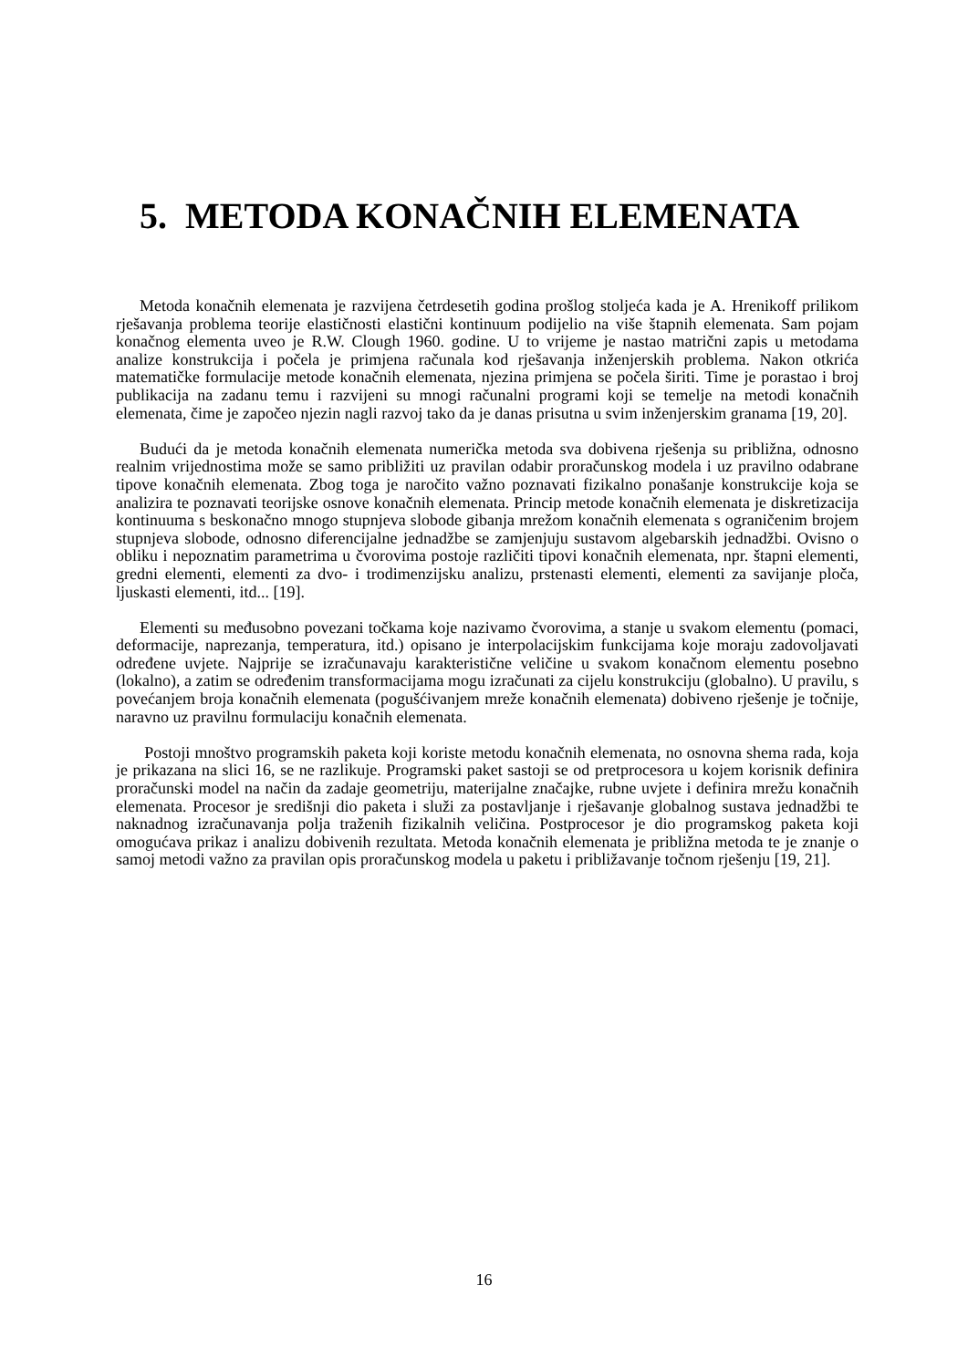5. METODA KONAČNIH ELEMENATA
Metoda konačnih elemenata je razvijena četrdesetih godina prošlog stoljeća kada je A. Hrenikoff prilikom rješavanja problema teorije elastičnosti elastični kontinuum podijelio na više štapnih elemenata. Sam pojam konačnog elementa uveo je R.W. Clough 1960. godine. U to vrijeme je nastao matrični zapis u metodama analize konstrukcija i počela je primjena računala kod rješavanja inženjerskih problema. Nakon otkrića matematičke formulacije metode konačnih elemenata, njezina primjena se počela širiti. Time je porastao i broj publikacija na zadanu temu i razvijeni su mnogi računalni programi koji se temelje na metodi konačnih elemenata, čime je započeo njezin nagli razvoj tako da je danas prisutna u svim inženjerskim granama [19, 20].
Budući da je metoda konačnih elemenata numerička metoda sva dobivena rješenja su približna, odnosno realnim vrijednostima može se samo približiti uz pravilan odabir proračunskog modela i uz pravilno odabrane tipove konačnih elemenata. Zbog toga je naročito važno poznavati fizikalno ponašanje konstrukcije koja se analizira te poznavati teorijske osnove konačnih elemenata. Princip metode konačnih elemenata je diskretizacija kontinuuma s beskonačno mnogo stupnjeva slobode gibanja mrežom konačnih elemenata s ograničenim brojem stupnjeva slobode, odnosno diferencijalne jednadžbe se zamjenjuju sustavom algebarskih jednadžbi. Ovisno o obliku i nepoznatim parametrima u čvorovima postoje različiti tipovi konačnih elemenata, npr. štapni elementi, gredni elementi, elementi za dvo- i trodimenzijsku analizu, prstenasti elementi, elementi za savijanje ploča, ljuskasti elementi, itd... [19].
Elementi su međusobno povezani točkama koje nazivamo čvorovima, a stanje u svakom elementu (pomaci, deformacije, naprezanja, temperatura, itd.) opisano je interpolacijskim funkcijama koje moraju zadovoljavati određene uvjete. Najprije se izračunavaju karakteristične veličine u svakom konačnom elementu posebno (lokalno), a zatim se određenim transformacijama mogu izračunati za cijelu konstrukciju (globalno). U pravilu, s povećanjem broja konačnih elemenata (pogušćivanjem mreže konačnih elemenata) dobiveno rješenje je točnije, naravno uz pravilnu formulaciju konačnih elemenata.
Postoji mnoštvo programskih paketa koji koriste metodu konačnih elemenata, no osnovna shema rada, koja je prikazana na slici 16, se ne razlikuje. Programski paket sastoji se od pretprocesora u kojem korisnik definira proračunski model na način da zadaje geometriju, materijalne značajke, rubne uvjete i definira mrežu konačnih elemenata. Procesor je središnji dio paketa i služi za postavljanje i rješavanje globalnog sustava jednadžbi te naknadnog izračunavanja polja traženih fizikalnih veličina. Postprocesor je dio programskog paketa koji omogućava prikaz i analizu dobivenih rezultata. Metoda konačnih elemenata je približna metoda te je znanje o samoj metodi važno za pravilan opis proračunskog modela u paketu i približavanje točnom rješenju [19, 21].
16